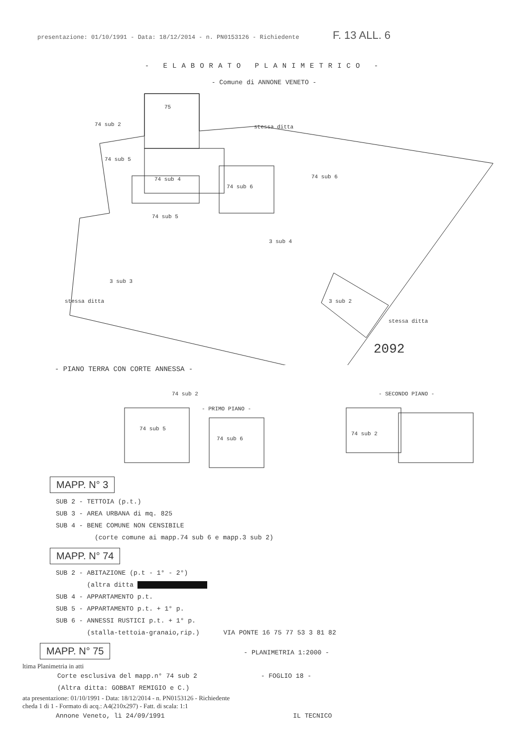presentazione: 01/10/1991 - Data: 18/12/2014 - n. PN0153126 - Richiedente F. 13 ALL. 6
- ELABORATO PLANIMETRICO -
- Comune di ANNONE VENETO -
75
74 sub 2
74 sub 5
74 sub 4
74 sub 6
74 sub 6
74 sub 5
3 sub 4
3 sub 3
3 sub 2
stessa ditta
stessa ditta
stessa ditta
2092
- PIANO TERRA CON CORTE ANNESSA -
74 sub 2
- PRIMO PIANO -
74 sub 5
74 sub 6
- SECONDO PIANO -
74 sub 2
MAPP. N° 3
SUB 2 - TETTOIA (p.t.)
SUB 3 - AREA URBANA di mq. 825
SUB 4 - BENE COMUNE NON CENSIBILE
(corte comune ai mapp.74 sub 6 e mapp.3 sub 2)
MAPP. N° 74
SUB 2 - ABITAZIONE (p.t - 1° - 2°)
(altra ditta
SUB 4 - APPARTAMENTO p.t.
SUB 5 - APPARTAMENTO p.t. + 1° p.
SUB 6 - ANNESSI RUSTICI p.t. + 1° p.
(stalla-tettoia-granaio,rip.) VIA PONTE 16 75 77 53 3 81 82
MAPP. N° 75
- PLANIMETRIA 1:2000 -
ltima Planimetria in atti
Corte esclusiva del mapp.n° 74 sub 2 - FOGLIO 18 -
(Altra ditta: GOBBAT REMIGIO e C.)
ata presentazione: 01/10/1991 - Data: 18/12/2014 - n. PN0153126 - Richiedente
cheda 1 di 1 - Formato di acq.: A4(210x297) - Fatt. di scala: 1:1
Annone Veneto, lì 24/09/1991 IL TECNICO